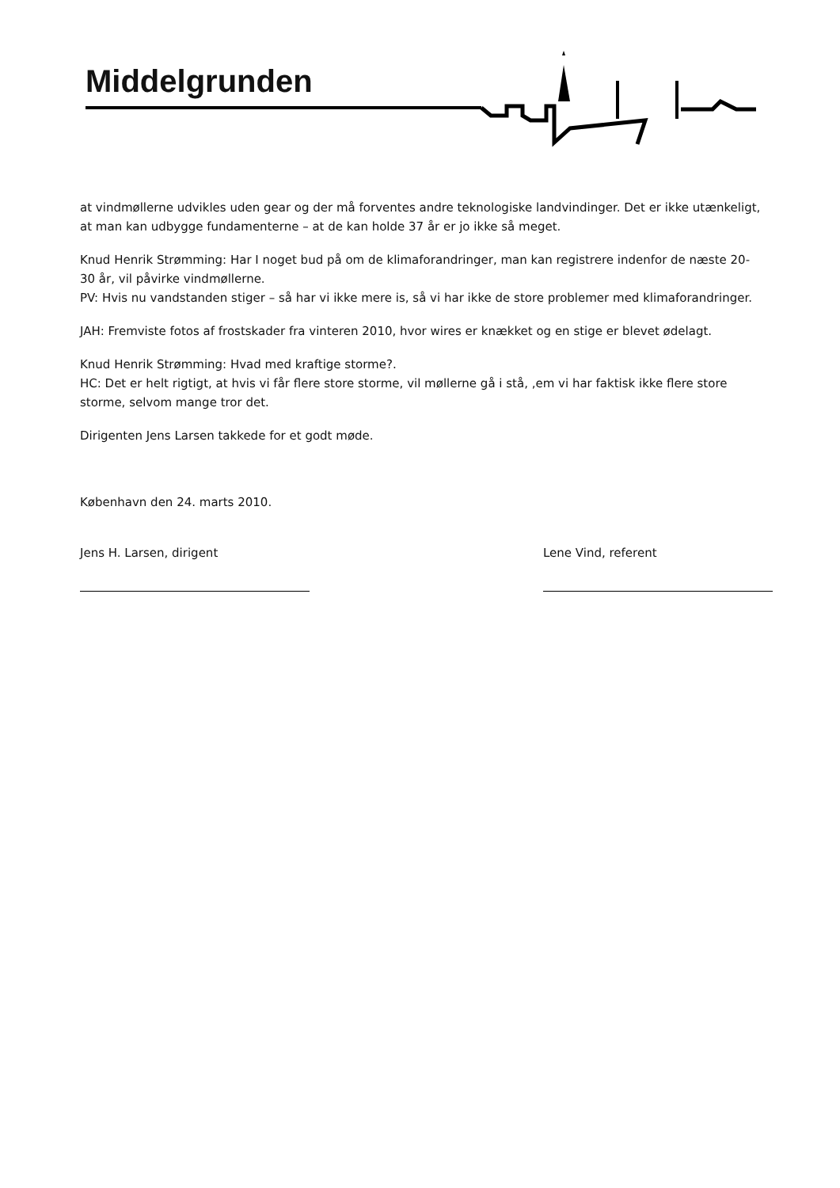Middelgrunden
at vindmøllerne udvikles uden gear og der må forventes andre teknologiske landvindinger. Det er ikke utænkeligt, at man kan udbygge fundamenterne – at de kan holde 37 år er jo ikke så meget.
Knud Henrik Strømming: Har I noget bud på om de klimaforandringer, man kan registrere indenfor de næste 20-30 år, vil påvirke vindmøllerne.
PV: Hvis nu vandstanden stiger – så har vi ikke mere is, så vi har ikke de store problemer med klimaforandringer.
JAH: Fremviste fotos af frostskader fra vinteren 2010, hvor wires er knækket og en stige er blevet ødelagt.
Knud Henrik Strømming: Hvad med kraftige storme?.
HC: Det er helt rigtigt, at hvis vi får flere store storme, vil møllerne gå i stå, ,em vi har faktisk ikke flere store storme, selvom mange tror det.
Dirigenten Jens Larsen takkede for et godt møde.
København den 24. marts 2010.
Jens H. Larsen, dirigent Lene Vind, referent